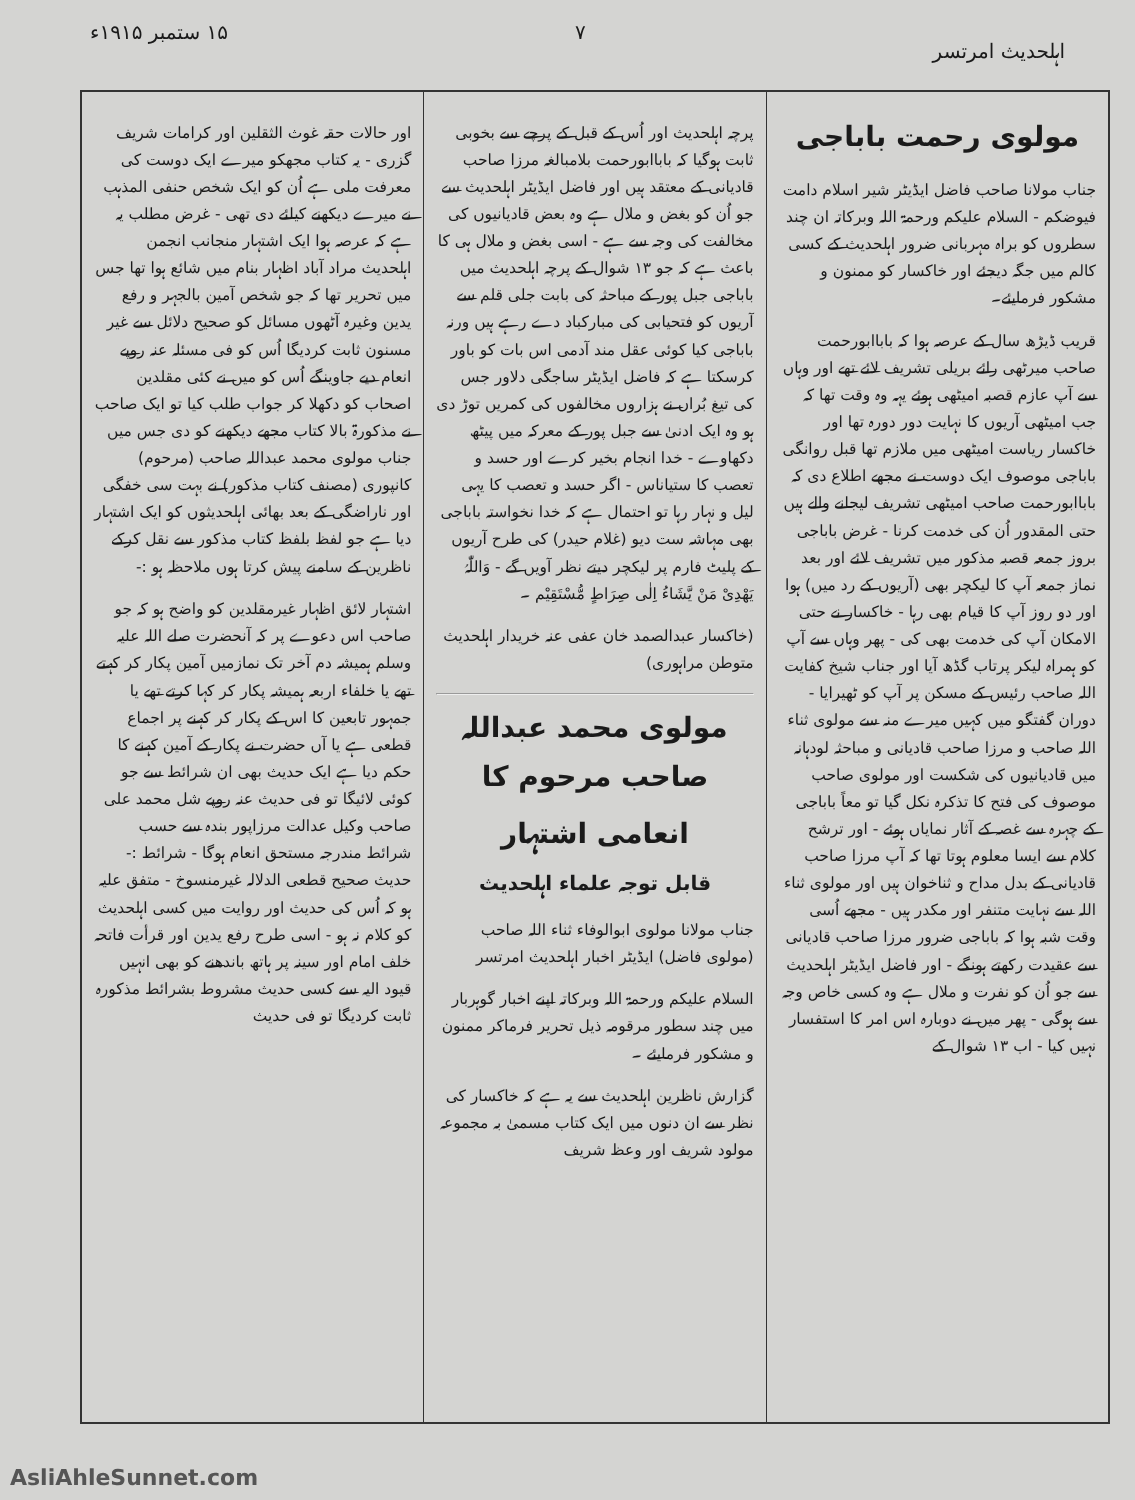اہلحدیث امرتسر ۷ ۱۵ ستمبر ۱۹۱۵ء
مولوی رحمت باباجی
جناب مولانا صاحب فاضل ایڈیٹر شیر اسلام دامت فیوضکم - السلام علیکم ورحمۃ اللہ وبرکاتہ ان چند سطروں کو براہ مہربانی ضرور اہلحدیث کے کسی کالم میں جگہ دیجئے اور خاکسار کو ممنون و مشکور فرمایئے۔
قریب ڈیڑھ سال کے عرصہ ہوا کہ باباابورحمت صاحب میرٹھی رائے بریلی تشریف لائے تھے اور وہاں سے آپ عازم قصبہ امیٹھی ہوئے یہہ وہ وقت تھا کہ جب امیٹھی آریوں کا نہایت دور دورہ تھا اور خاکسار ریاست امیٹھی میں ملازم تھا قبل روانگی باباجی موصوف ایک دوست نے مجھے اطلاع دی کہ باباابورحمت صاحب امیٹھی تشریف لیجانے والے ہیں حتی المقدور اُن کی خدمت کرنا - غرض باباجی بروز جمعہ قصبہ مذکور میں تشریف لائے اور بعد نماز جمعہ آپ کا لیکچر بھی (آریوں کے رد میں) ہوا اور دو روز آپ کا قیام بھی رہا - خاکسار نے حتی الامکان آپ کی خدمت بھی کی - پھر وہاں سے آپ کو ہمراہ لیکر پرتاب گڈھ آیا اور جناب شیخ کفایت اللہ صاحب رئیس کے مسکن پر آپ کو ٹھیرایا - دوران گفتگو میں کہیں میرے منہ سے مولوی ثناء اللہ صاحب و مرزا صاحب قادیانی و مباحثہ لودہانہ میں قادیانیوں کی شکست اور مولوی صاحب موصوف کی فتح کا تذکرہ نکل گیا تو معاً باباجی کے چہرہ سے غصہ کے آثار نمایاں ہوئے - اور ترشح کلام سے ایسا معلوم ہوتا تھا کہ آپ مرزا صاحب قادیانی کے بدل مداح و ثناخوان ہیں اور مولوی ثناء اللہ سے نہایت متنفر اور مکدر ہیں - مجھے اُسی وقت شبہ ہوا کہ باباجی ضرور مرزا صاحب قادیانی سے عقیدت رکھتے ہونگے - اور فاضل ایڈیٹر اہلحدیث سے جو اُن کو نفرت و ملال ہے وہ کسی خاص وجہ سے ہوگی - پھر میں نے دوبارہ اس امر کا استفسار نہیں کیا - اب ۱۳ شوال کے
پرچہ اہلحدیث اور اُس کے قبل کے پرچے سے بخوبی ثابت ہوگیا کہ باباابورحمت بلامبالغہ مرزا صاحب قادیانی کے معتقد ہیں اور فاضل ایڈیٹر اہلحدیث سے جو اُن کو بغض و ملال ہے وہ بعض قادیانیوں کی مخالفت کی وجہ سے ہے - اسی بغض و ملال ہی کا باعث ہے کہ جو ۱۳ شوال کے پرچہ اہلحدیث میں باباجی جبل پور کے مباحثہ کی بابت جلی قلم سے آریوں کو فتحیابی کی مبارکباد دے رہے ہیں ورنہ باباجی کیا کوئی عقل مند آدمی اس بات کو باور کرسکتا ہے کہ فاضل ایڈیٹر ساجگی دلاور جس کی تیغ بُراں نے ہزاروں مخالفوں کی کمریں توڑ دی ہو وہ ایک ادنیٰ سے جبل پور کے معرکہ میں پیٹھ دکھاوے - خدا انجام بخیر کرے اور حسد و تعصب کا ستیاناس - اگر حسد و تعصب کا یہی لیل و نہار رہا تو احتمال ہے کہ خدا نخواستہ باباجی بھی مہاشہ ست دیو (غلام حیدر) کی طرح آریوں کے پلیٹ فارم پر لیکچر دیتے نظر آویں گے - وَاللّٰہُ یَھْدِیْ مَنْ یَّشَاءُ اِلٰی صِرَاطٍ مُّسْتَقِیْم ۔
(خاکسار عبدالصمد خان عفی عنہ خریدار اہلحدیث متوطن مراہوری)
مولوی محمد عبداللہ صاحب مرحوم کا
انعامی اشتہار
قابل توجہ علماء اہلحدیث
جناب مولانا مولوی ابوالوفاء ثناء اللہ صاحب (مولوی فاضل) ایڈیٹر اخبار اہلحدیث امرتسر
السلام علیکم ورحمۃ اللہ وبرکاتہ اپنے اخبار گوہربار میں چند سطور مرقومہ ذیل تحریر فرماکر ممنون و مشکور فرمایئے ۔
گزارش ناظرین اہلحدیث سے یہ ہے کہ خاکسار کی نظر سے ان دنوں میں ایک کتاب مسمیٰ بہ مجموعہ مولود شریف اور وعظ شریف
اور حالات حقہ غوث الثقلین اور کرامات شریف گزری - یہ کتاب مجھکو میرے ایک دوست کی معرفت ملی ہے اُن کو ایک شخص حنفی المذہب نے میرے دیکھنے کیلئے دی تھی - غرض مطلب یہ ہے کہ عرصہ ہوا ایک اشتہار منجانب انجمن اہلحدیث مراد آباد اظہار بنام میں شائع ہوا تھا جس میں تحریر تھا کہ جو شخص آمین بالجہر و رفع یدین وغیرہ آٹھوں مسائل کو صحیح دلائل سے غیر مسنون ثابت کردیگا اُس کو فی مسئلہ عنہ روپے انعام دیے جاوینگے اُس کو میں نے کئی مقلدین اصحاب کو دکھلا کر جواب طلب کیا تو ایک صاحب نے مذکورۃ بالا کتاب مجھے دیکھنے کو دی جس میں جناب مولوی محمد عبداللہ صاحب (مرحوم) کانپوری (مصنف کتاب مذکور) نے بہت سی خفگی اور ناراضگی کے بعد بھائی اہلحدیثوں کو ایک اشتہار دیا ہے جو لفظ بلفظ کتاب مذکور سے نقل کرکے ناظرین کے سامنے پیش کرتا ہوں ملاحظہ ہو :-
اشتہار لائق اظہار غیرمقلدین کو واضح ہو کہ جو صاحب اس دعوے پر کہ آنحضرت صلے اللہ علیہ وسلم ہمیشہ دم آخر تک نمازمیں آمین پکار کر کہتے تھے یا خلفاء اربعہ ہمیشہ پکار کر کہا کرتے تھے یا جمہور تابعین کا اس کے پکار کر کہنے پر اجماع قطعی ہے یا آں حضرت نے پکار کے آمین کہنے کا حکم دیا ہے ایک حدیث بھی ان شرائط سے جو کوئی لائیگا تو فی حدیث عنہ روپے شل محمد علی صاحب وکیل عدالت مرزاپور بندہ سے حسب شرائط مندرجہ مستحق انعام ہوگا - شرائط :- حدیث صحیح قطعی الدلالہ غیرمنسوخ - متفق علیہ ہو کہ اُس کی حدیث اور روایت میں کسی اہلحدیث کو کلام نہ ہو - اسی طرح رفع یدین اور قرأت فاتحہ خلف امام اور سینہ پر ہاتھ باندھنے کو بھی انہیں قیود الیہ سے کسی حدیث مشروط بشرائط مذکورہ ثابت کردیگا تو فی حدیث
AsliAhleSunnet.com